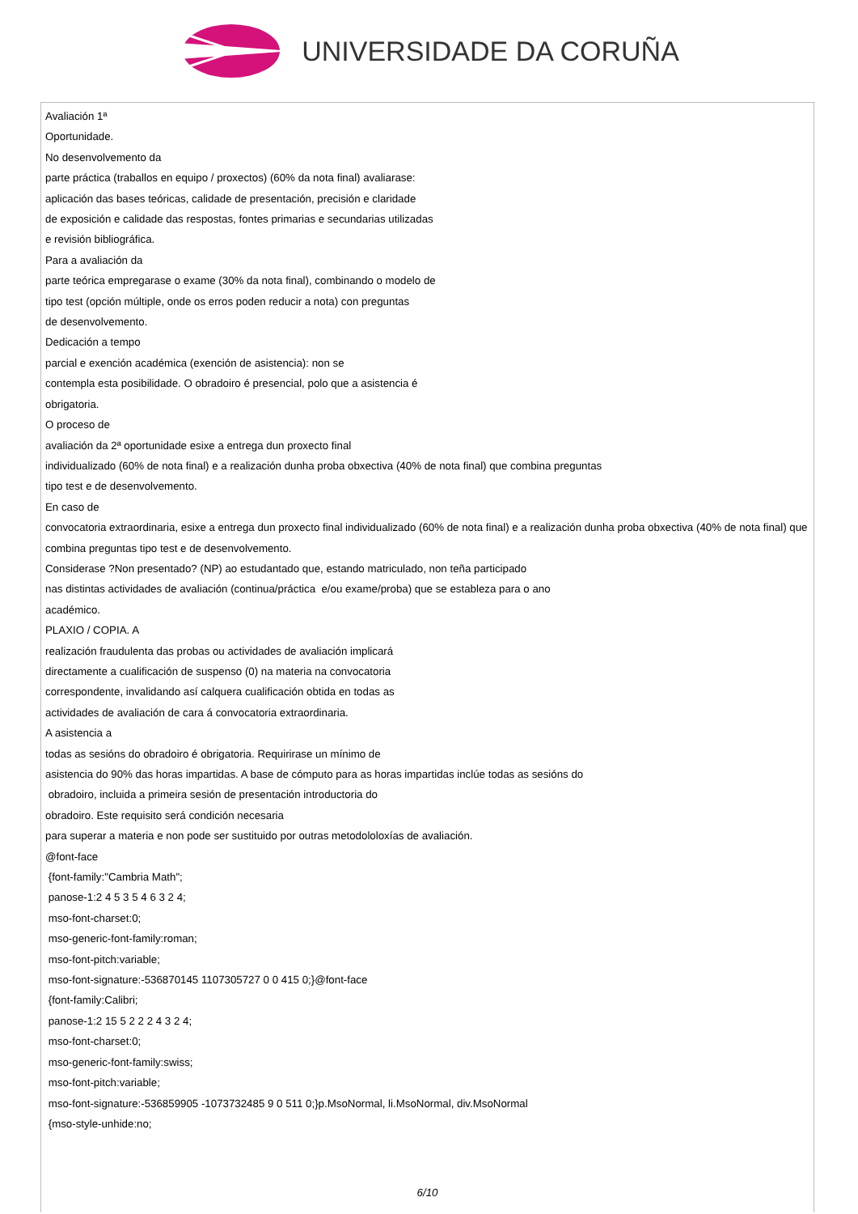UNIVERSIDADE DA CORUÑA
Avaliación 1ª
Oportunidade.
No desenvolvemento da
parte práctica (traballos en equipo / proxectos) (60% da nota final) avaliarase:
aplicación das bases teóricas, calidade de presentación, precisión e claridade
de exposición e calidade das respostas, fontes primarias e secundarias utilizadas
e revisión bibliográfica.
Para a avaliación da
parte teórica empregarase o exame (30% da nota final), combinando o modelo de
tipo test (opción múltiple, onde os erros poden reducir a nota) con preguntas
de desenvolvemento.
Dedicación a tempo
parcial e exención académica (exención de asistencia): non se
contempla esta posibilidade. O obradoiro é presencial, polo que a asistencia é
obrigatoria.
O proceso de
avaliación da 2ª oportunidade esixe a entrega dun proxecto final
individualizado (60% de nota final) e a realización dunha proba obxectiva (40% de nota final) que combina preguntas
tipo test e de desenvolvemento.
En caso de
convocatoria extraordinaria, esixe a entrega dun proxecto final individualizado (60% de nota final) e a realización dunha proba obxectiva (40% de nota final) que combina preguntas tipo test e de desenvolvemento.
Considerase ?Non presentado? (NP) ao estudantado que, estando matriculado, non teña participado
nas distintas actividades de avaliación (continua/práctica e/ou exame/proba) que se estableza para o ano
académico.
PLAXIO / COPIA. A
realización fraudulenta das probas ou actividades de avaliación implicará
directamente a cualificación de suspenso (0) na materia na convocatoria
correspondente, invalidando así calquera cualificación obtida en todas as
actividades de avaliación de cara á convocatoria extraordinaria.
A asistencia a
todas as sesións do obradoiro é obrigatoria. Requirirase un mínimo de
asistencia do 90% das horas impartidas. A base de cómputo para as horas impartidas inclúe todas as sesións do
obradoiro, incluida a primeira sesión de presentación introductoria do
obradoiro. Este requisito será condición necesaria
para superar a materia e non pode ser sustituido por outras metodololoxías de avaliación.
@font-face
{font-family:"Cambria Math";
panose-1:2 4 5 3 5 4 6 3 2 4;
mso-font-charset:0;
mso-generic-font-family:roman;
mso-font-pitch:variable;
mso-font-signature:-536870145 1107305727 0 0 415 0;}@font-face
{font-family:Calibri;
panose-1:2 15 5 2 2 2 4 3 2 4;
mso-font-charset:0;
mso-generic-font-family:swiss;
mso-font-pitch:variable;
mso-font-signature:-536859905 -1073732485 9 0 511 0;}p.MsoNormal, li.MsoNormal, div.MsoNormal
{mso-style-unhide:no;
6/10